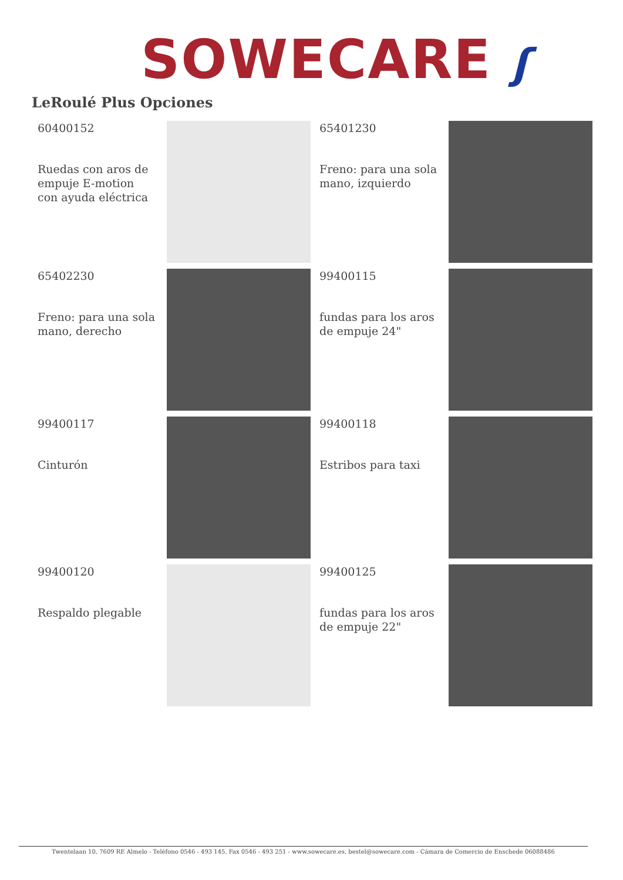SOWECARE ʃ
LeRoulé Plus Opciones
60400152
Ruedas con aros de empuje E-motion con ayuda eléctrica
65401230
Freno: para una sola mano, izquierdo
65402230
Freno: para una sola mano, derecho
99400115
fundas para los aros de empuje 24"
99400117
Cinturón
99400118
Estribos para taxi
99400120
Respaldo plegable
99400125
fundas para los aros de empuje 22"
Twentelaan 10, 7609 RE Almelo - Teléfono 0546 - 493 145, Fax 0546 - 493 251 - www.sowecare.es, bestel@sowecare.com - Cámara de Comercio de Enschede 06088486